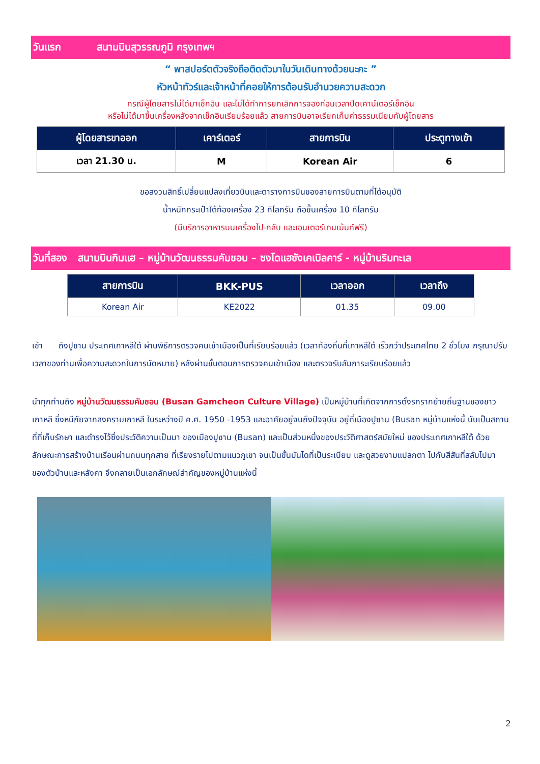วันแรก สนามบินสุวรรณภูมิ กรุงเทพฯ
“ พาสปอร์ตตัวจริงถือติดตัวมาในวันเดินทางด้วยนะคะ ”
หัวหน้าทัวร์และเจ้าหน้าที่คอยให้การต้อนรับอำนวยความสะดวก
กรณีผู้โดยสารไม่ได้มาเช็กอิน และไม่ได้ทำการยกเลิกการจองก่อนเวลาปิดเคาน์เตอร์เช็กอิน
หรือไม่ได้มาขึ้นเครื่องหลังจากเช็กอินเรียบร้อยแล้ว สายการบินอาจเรียกเก็บค่าธรรมเนียมกับผู้โดยสาร
| ผู้โดยสารขาออก | เคาร์เตอร์ | สายการบิน | ประตูทางเข้า |
| --- | --- | --- | --- |
| เวลา 21.30 น. | M | Korean Air | 6 |
ขอสงวนสิทธิ์เปลี่ยนแปลงเที่ยวบินและตารางการบินของสายการบินตามที่ได้อนุมัติ
น้ำหนักกระเป๋าใต้ท้องเครื่อง 23 กิโลกรัม ถือขึ้นเครื่อง 10 กิโลกรัม
(มีบริการอาหารบนเครื่องไป-กลับ และเอนเตอร์เทนเม้นท์ฟรี)
วันที่สอง สนามบินกิมแฮ – หมู่บ้านวัฒนธรรมคัมชอน – ซงโดแฮซังเคเบิลคาร์ - หมู่บ้านริมทะเล
| สายการบิน | BKK-PUS | เวลาออก | เวลาถึง |
| --- | --- | --- | --- |
| Korean Air | KE2022 | 01.35 | 09.00 |
เช้า ถึงปูซาน ประเทศเกาหลีใต้ ผ่านพิธีการตรวจคนเข้าเมืองเป็นที่เรียบร้อยแล้ว (เวลาท้องถิ่นที่เกาหลีใต้ เร็วกว่าประเทศไทย 2 ชั่วโมง กรุณาปรับเวลาของท่านเพื่อความสะดวกในการนัดหมาย) หลังผ่านขั้นตอนการตรวจคนเข้าเมือง และตรวจรับสัมภาระเรียบร้อยแล้ว
นำทุกท่านถึง หมู่บ้านวัฒนธรรมคัมชอน (Busan Gamcheon Culture Village) เป็นหมู่บ้านที่เกิดจากการตั้งรกรากย้ายถิ่นฐานของชาวเกาหลี ซึ่งหนีภัยจากสงครามเกาหลี ในระหว่างปี ค.ศ. 1950 -1953 และอาศัยอยู่จนถึงปัจจุบัน อยู่ที่เมืองปูซาน (Busan หมู่บ้านแห่งนี้ นับเป็นสถานที่ที่เก็บรักษา และดำรงไว้ซึ่งประวัติความเป็นมา ของเมืองปูซาน (Busan) และเป็นส่วนหนึ่งของประวัติศาสตร์สมัยใหม่ ของประเทศเกาหลีใต้ ด้วยลักษณะการสร้างบ้านเรือนผ่านถนนทุกสาย ที่เรียงรายไปตามแนวภูเขา จนเป็นขั้นบันไดที่เป็นระเบียบ และดูสวยงามแปลกตา ไปกับสีสันที่สลับไปมาของตัวบ้านและหลังคา จึงกลายเป็นเอกลักษณ์สำคัญของหมู่บ้านแห่งนี้
2